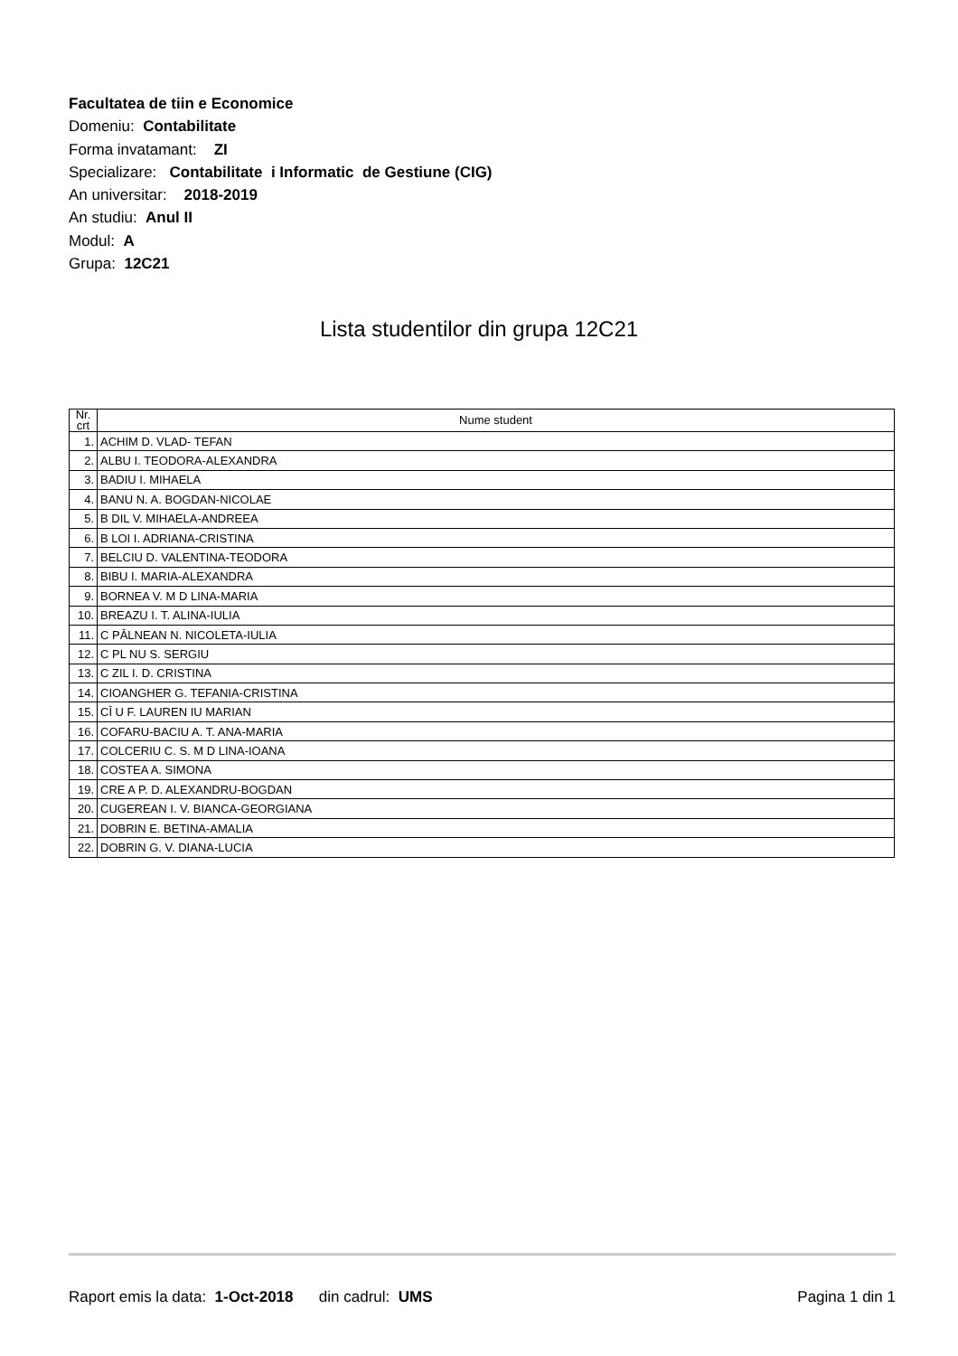Facultatea de tiin e Economice
Domeniu: Contabilitate
Forma invatamant: ZI
Specializare: Contabilitate i Informatic de Gestiune (CIG)
An universitar: 2018-2019
An studiu: Anul II
Modul: A
Grupa: 12C21
Lista studentilor din grupa 12C21
| Nr. crt | Nume student |
| --- | --- |
| 1. | ACHIM D. VLAD- TEFAN |
| 2. | ALBU I. TEODORA-ALEXANDRA |
| 3. | BADIU I. MIHAELA |
| 4. | BANU N. A. BOGDAN-NICOLAE |
| 5. | B DIL V. MIHAELA-ANDREEA |
| 6. | B LOI I. ADRIANA-CRISTINA |
| 7. | BELCIU D. VALENTINA-TEODORA |
| 8. | BIBU I. MARIA-ALEXANDRA |
| 9. | BORNEA V. M D LINA-MARIA |
| 10. | BREAZU I. T. ALINA-IULIA |
| 11. | C PÂLNEAN N. NICOLETA-IULIA |
| 12. | C PL NU S. SERGIU |
| 13. | C ZIL I. D. CRISTINA |
| 14. | CIOANGHER G. TEFANIA-CRISTINA |
| 15. | CÎ U F. LAUREN IU MARIAN |
| 16. | COFARU-BACIU A. T. ANA-MARIA |
| 17. | COLCERIU C. S. M D LINA-IOANA |
| 18. | COSTEA A. SIMONA |
| 19. | CRE A P. D. ALEXANDRU-BOGDAN |
| 20. | CUGEREAN I. V. BIANCA-GEORGIANA |
| 21. | DOBRIN E. BETINA-AMALIA |
| 22. | DOBRIN G. V. DIANA-LUCIA |
Raport emis la data: 1-Oct-2018 din cadrul: UMS Pagina 1 din 1